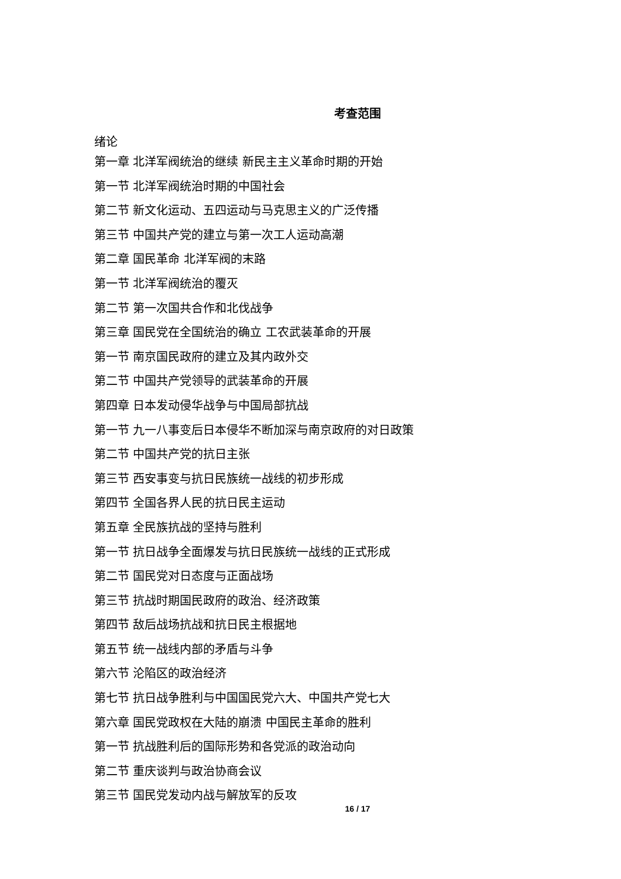考查范围
绪论
第一章 北洋军阀统治的继续 新民主主义革命时期的开始
第一节 北洋军阀统治时期的中国社会
第二节 新文化运动、五四运动与马克思主义的广泛传播
第三节 中国共产党的建立与第一次工人运动高潮
第二章 国民革命 北洋军阀的末路
第一节 北洋军阀统治的覆灭
第二节 第一次国共合作和北伐战争
第三章 国民党在全国统治的确立 工农武装革命的开展
第一节 南京国民政府的建立及其内政外交
第二节 中国共产党领导的武装革命的开展
第四章 日本发动侵华战争与中国局部抗战
第一节 九一八事变后日本侵华不断加深与南京政府的对日政策
第二节 中国共产党的抗日主张
第三节 西安事变与抗日民族统一战线的初步形成
第四节 全国各界人民的抗日民主运动
第五章 全民族抗战的坚持与胜利
第一节 抗日战争全面爆发与抗日民族统一战线的正式形成
第二节 国民党对日态度与正面战场
第三节 抗战时期国民政府的政治、经济政策
第四节 敌后战场抗战和抗日民主根据地
第五节 统一战线内部的矛盾与斗争
第六节 沦陷区的政治经济
第七节 抗日战争胜利与中国国民党六大、中国共产党七大
第六章 国民党政权在大陆的崩溃 中国民主革命的胜利
第一节 抗战胜利后的国际形势和各党派的政治动向
第二节 重庆谈判与政治协商会议
第三节 国民党发动内战与解放军的反攻
16 / 17